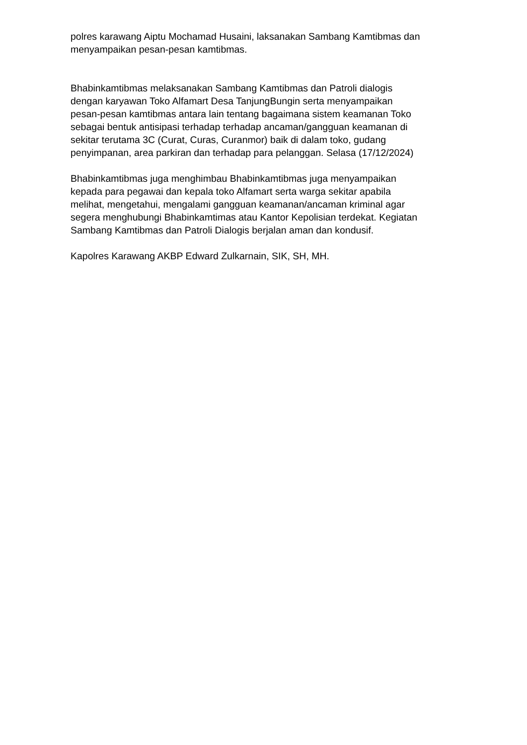polres karawang Aiptu Mochamad Husaini, laksanakan Sambang Kamtibmas dan
menyampaikan pesan-pesan kamtibmas.
Bhabinkamtibmas melaksanakan Sambang Kamtibmas dan Patroli dialogis
dengan karyawan Toko Alfamart Desa TanjungBungin serta menyampaikan
pesan-pesan kamtibmas antara lain tentang bagaimana sistem keamanan Toko
sebagai bentuk antisipasi terhadap terhadap ancaman/gangguan keamanan di
sekitar terutama 3C (Curat, Curas, Curanmor) baik di dalam toko, gudang
penyimpanan, area parkiran dan terhadap para pelanggan. Selasa (17/12/2024)
Bhabinkamtibmas juga menghimbau Bhabinkamtibmas juga menyampaikan
kepada para pegawai dan kepala toko Alfamart serta warga sekitar apabila
melihat, mengetahui, mengalami gangguan keamanan/ancaman kriminal agar
segera menghubungi Bhabinkamtimas atau Kantor Kepolisian terdekat. Kegiatan
Sambang Kamtibmas dan Patroli Dialogis berjalan aman dan kondusif.
Kapolres Karawang AKBP Edward Zulkarnain, SIK, SH, MH.